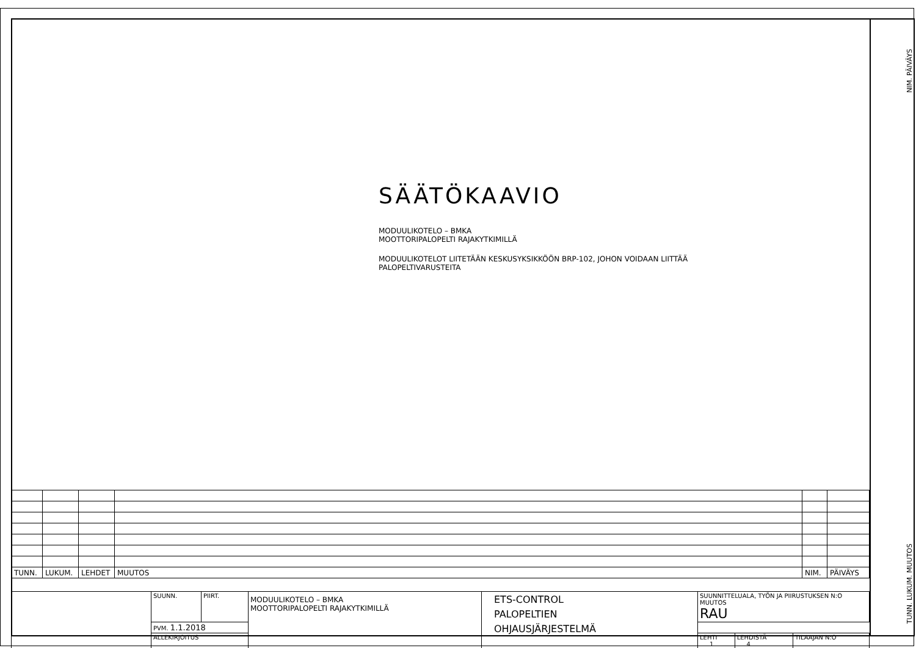NIM. PÄIVÄYS
TUNN. LUKUM. MUUTOS
SÄÄTÖKAAVIO
MODUULIKOTELO – BMKA
MOOTTORIPALOPELTI RAJAKYTKIMILLÄ
MODUULIKOTELOT LIITETÄÄN KESKUSYKSIKKÖÖN BRP-102, JOHON VOIDAAN LIITTÄÄ
PALOPELTIVARUSTEITA
| TUNN. | LUKUM. | LEHDET | MUUTOS | NIM. | PÄIVÄYS |
| | SUUNN. | PIIRT. | MODUULIKOTELO – BMKA MOOTTORIPALOPELTI RAJAKYTKIMILLÄ | ETS-CONTROL PALOPELTIEN OHJAUSJÄRJESTELMÄ | SUUNNITTELUALA, TYÖN JA PIIRUSTUKSEN N:O MUUTOS RAU | | |
| | PVM. 1.1.2018 | | | | | | |
| | ALLEKIRJOITUS | | | | LEHTI 1 | LEHDISTÄ 4 | TILAAJAN N:O |